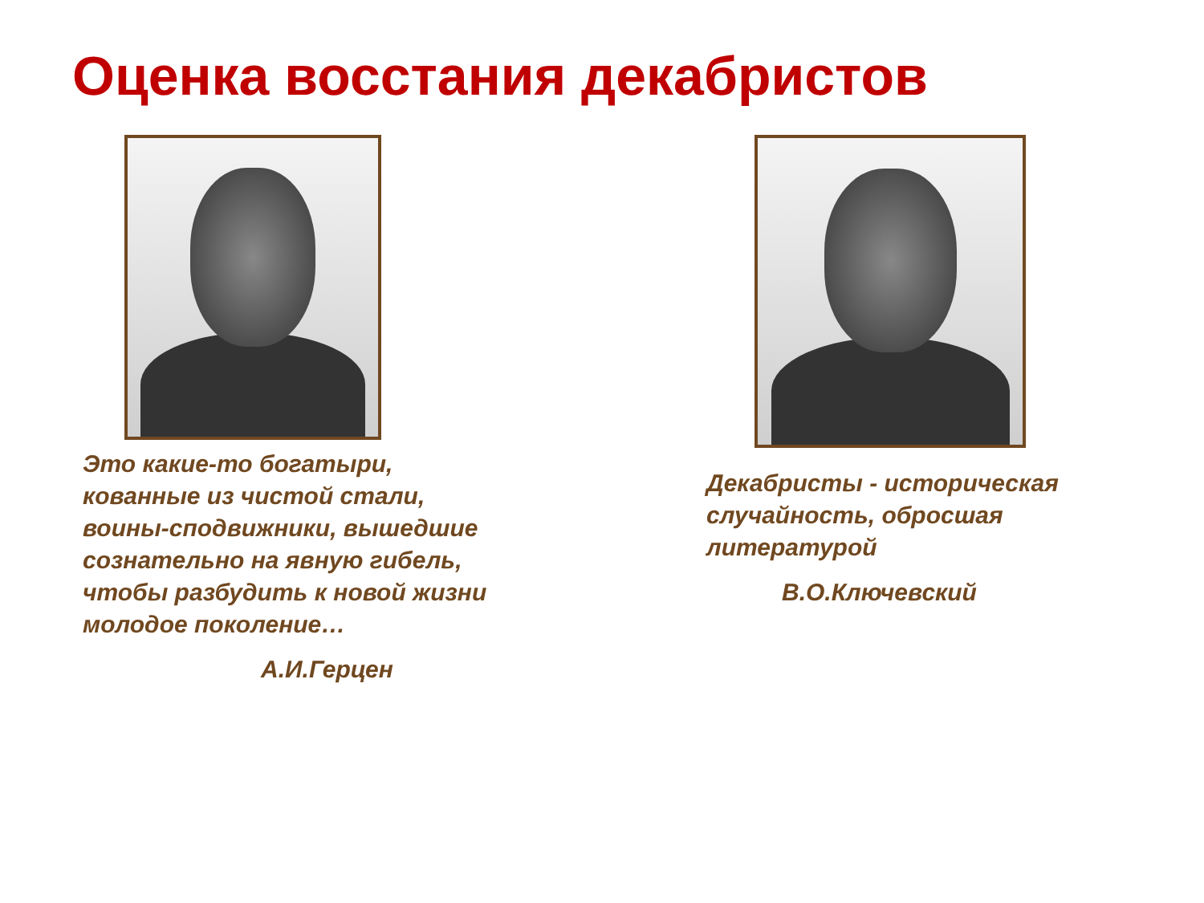Оценка восстания декабристов
Это какие-то богатыри, кованные из чистой стали, воины-сподвижники, вышедшие сознательно на явную гибель, чтобы разбудить к новой жизни молодое поколение…
А.И.Герцен
Декабристы - историческая случайность, обросшая литературой
В.О.Ключевский